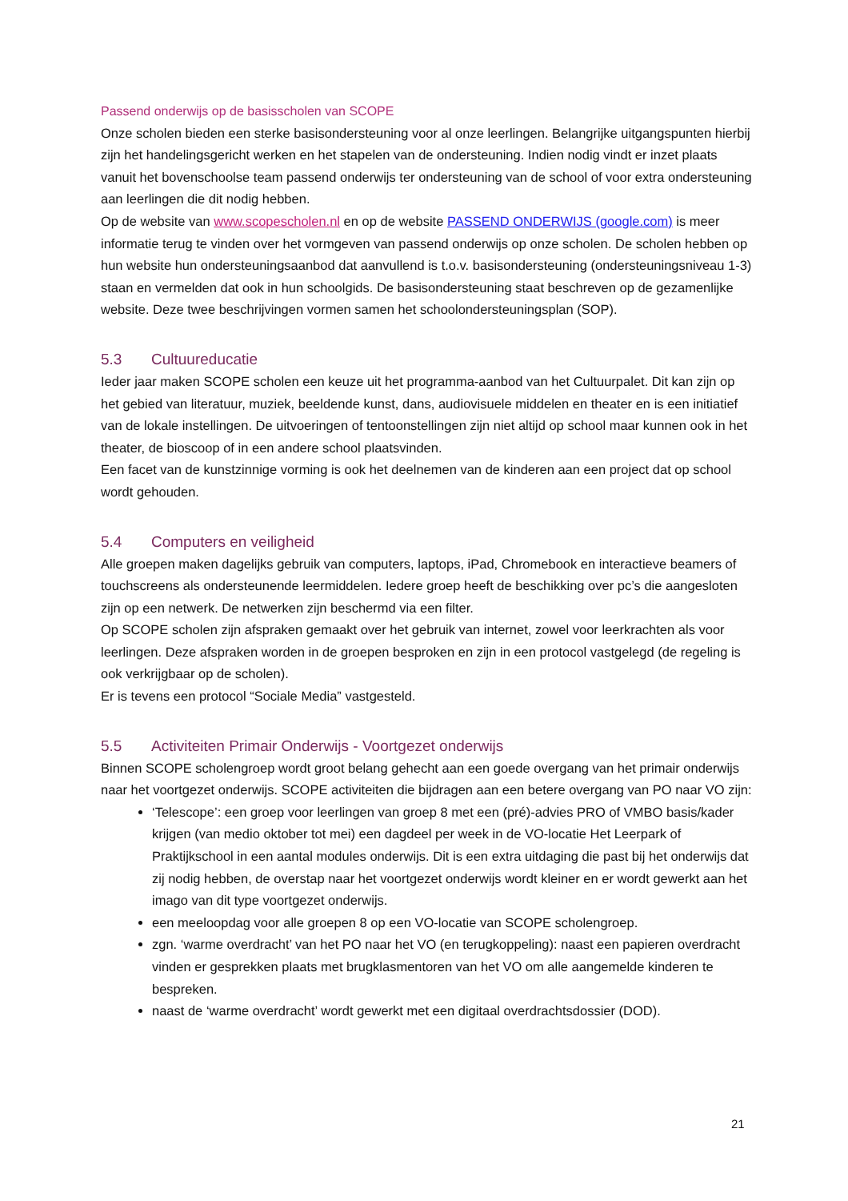Passend onderwijs op de basisscholen van SCOPE
Onze scholen bieden een sterke basisondersteuning voor al onze leerlingen. Belangrijke uitgangspunten hierbij zijn het handelingsgericht werken en het stapelen van de ondersteuning. Indien nodig vindt er inzet plaats vanuit het bovenschoolse team passend onderwijs ter ondersteuning van de school of voor extra ondersteuning aan leerlingen die dit nodig hebben.
Op de website van www.scopescholen.nl en op de website PASSEND ONDERWIJS (google.com) is meer informatie terug te vinden over het vormgeven van passend onderwijs op onze scholen. De scholen hebben op hun website hun ondersteuningsaanbod dat aanvullend is t.o.v. basisondersteuning (ondersteuningsniveau 1-3) staan en vermelden dat ook in hun schoolgids. De basisondersteuning staat beschreven op de gezamenlijke website. Deze twee beschrijvingen vormen samen het schoolondersteuningsplan (SOP).
5.3 Cultuureducatie
Ieder jaar maken SCOPE scholen een keuze uit het programma-aanbod van het Cultuurpalet. Dit kan zijn op het gebied van literatuur, muziek, beeldende kunst, dans, audiovisuele middelen en theater en is een initiatief van de lokale instellingen. De uitvoeringen of tentoonstellingen zijn niet altijd op school maar kunnen ook in het theater, de bioscoop of in een andere school plaatsvinden.
Een facet van de kunstzinnige vorming is ook het deelnemen van de kinderen aan een project dat op school wordt gehouden.
5.4 Computers en veiligheid
Alle groepen maken dagelijks gebruik van computers, laptops, iPad, Chromebook en interactieve beamers of touchscreens als ondersteunende leermiddelen. Iedere groep heeft de beschikking over pc’s die aangesloten zijn op een netwerk. De netwerken zijn beschermd via een filter.
Op SCOPE scholen zijn afspraken gemaakt over het gebruik van internet, zowel voor leerkrachten als voor leerlingen. Deze afspraken worden in de groepen besproken en zijn in een protocol vastgelegd (de regeling is ook verkrijgbaar op de scholen).
Er is tevens een protocol “Sociale Media” vastgesteld.
5.5 Activiteiten Primair Onderwijs - Voortgezet onderwijs
Binnen SCOPE scholengroep wordt groot belang gehecht aan een goede overgang van het primair onderwijs naar het voortgezet onderwijs. SCOPE activiteiten die bijdragen aan een betere overgang van PO naar VO zijn:
‘Telescope’: een groep voor leerlingen van groep 8 met een (pré)-advies PRO of VMBO basis/kader krijgen (van medio oktober tot mei) een dagdeel per week in de VO-locatie Het Leerpark of Praktijkschool in een aantal modules onderwijs. Dit is een extra uitdaging die past bij het onderwijs dat zij nodig hebben, de overstap naar het voortgezet onderwijs wordt kleiner en er wordt gewerkt aan het imago van dit type voortgezet onderwijs.
een meeloopdag voor alle groepen 8 op een VO-locatie van SCOPE scholengroep.
zgn. ‘warme overdracht’ van het PO naar het VO (en terugkoppeling): naast een papieren overdracht vinden er gesprekken plaats met brugklasmentoren van het VO om alle aangemelde kinderen te bespreken.
naast de ‘warme overdracht’ wordt gewerkt met een digitaal overdrachtsdossier (DOD).
21